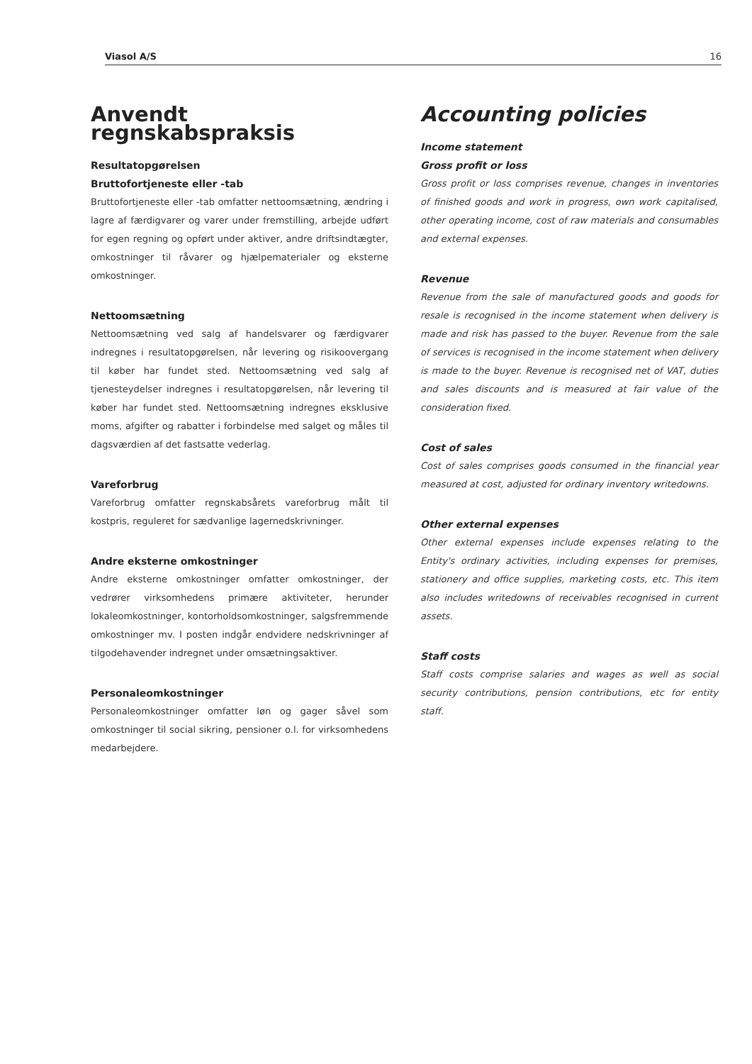Viasol A/S 16
Anvendt regnskabspraksis
Resultatopgørelsen
Bruttofortjeneste eller -tab
Bruttofortjeneste eller -tab omfatter nettoomsætning, ændring i lagre af færdigvarer og varer under fremstilling, arbejde udført for egen regning og opført under aktiver, andre driftsindtægter, omkostninger til råvarer og hjælpematerialer og eksterne omkostninger.
Nettoomsætning
Nettoomsætning ved salg af handelsvarer og færdigvarer indregnes i resultatopgørelsen, når levering og risikoovergang til køber har fundet sted. Nettoomsætning ved salg af tjenesteydelser indregnes i resultatopgørelsen, når levering til køber har fundet sted. Nettoomsætning indregnes eksklusive moms, afgifter og rabatter i forbindelse med salget og måles til dagsværdien af det fastsatte vederlag.
Vareforbrug
Vareforbrug omfatter regnskabsårets vareforbrug målt til kostpris, reguleret for sædvanlige lagernedskrivninger.
Andre eksterne omkostninger
Andre eksterne omkostninger omfatter omkostninger, der vedrører virksomhedens primære aktiviteter, herunder lokaleomkostninger, kontorholdsomkostninger, salgsfremmende omkostninger mv. I posten indgår endvidere nedskrivninger af tilgodehavender indregnet under omsætningsaktiver.
Personaleomkostninger
Personaleomkostninger omfatter løn og gager såvel som omkostninger til social sikring, pensioner o.l. for virksomhedens medarbejdere.
Accounting policies
Income statement
Gross profit or loss
Gross profit or loss comprises revenue, changes in inventories of finished goods and work in progress, own work capitalised, other operating income, cost of raw materials and consumables and external expenses.
Revenue
Revenue from the sale of manufactured goods and goods for resale is recognised in the income statement when delivery is made and risk has passed to the buyer. Revenue from the sale of services is recognised in the income statement when delivery is made to the buyer. Revenue is recognised net of VAT, duties and sales discounts and is measured at fair value of the consideration fixed.
Cost of sales
Cost of sales comprises goods consumed in the financial year measured at cost, adjusted for ordinary inventory writedowns.
Other external expenses
Other external expenses include expenses relating to the Entity's ordinary activities, including expenses for premises, stationery and office supplies, marketing costs, etc. This item also includes writedowns of receivables recognised in current assets.
Staff costs
Staff costs comprise salaries and wages as well as social security contributions, pension contributions, etc for entity staff.